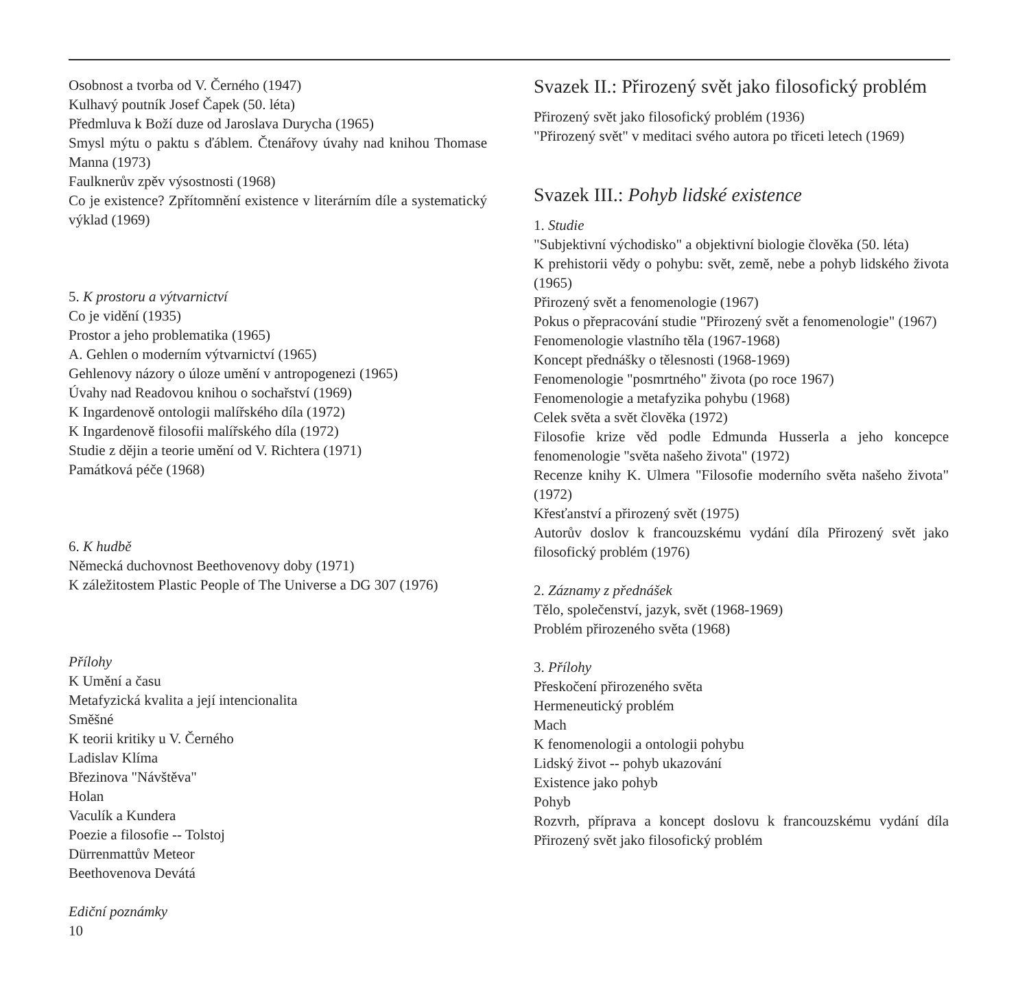Osobnost a tvorba od V. Černého (1947)
Kulhavý poutník Josef Čapek (50. léta)
Předmluva k Boží duze od Jaroslava Durycha (1965)
Smysl mýtu o paktu s ďáblem. Čtenářovy úvahy nad knihou Thomase Manna (1973)
Faulknerův zpěv výsostnosti (1968)
Co je existence? Zpřítomnění existence v literárním díle a systematický výklad (1969)
5. K prostoru a výtvarnictví
Co je vidění (1935)
Prostor a jeho problematika (1965)
A. Gehlen o moderním výtvarnictví (1965)
Gehlenovy názory o úloze umění v antropogenezi (1965)
Úvahy nad Readovou knihou o sochařství (1969)
K Ingardenově ontologii malířského díla (1972)
K Ingardenově filosofii malířského díla (1972)
Studie z dějin a teorie umění od V. Richtera (1971)
Památková péče (1968)
6. K hudbě
Německá duchovnost Beethovenovy doby (1971)
K záležitostem Plastic People of The Universe a DG 307 (1976)
Přílohy
K Umění a času
Metafyzická kvalita a její intencionalita
Směšné
K teorii kritiky u V. Černého
Ladislav Klíma
Březinova "Návštěva"
Holan
Vaculík a Kundera
Poezie a filosofie -- Tolstoj
Dürrenmattův Meteor
Beethovenova Devátá
Ediční poznámky
10
Svazek II.: Přirozený svět jako filosofický problém
Přirozený svět jako filosofický problém (1936)
"Přirozený svět" v meditaci svého autora po třiceti letech (1969)
Svazek III.: Pohyb lidské existence
1. Studie
"Subjektivní východisko" a objektivní biologie člověka (50. léta)
K prehistorii vědy o pohybu: svět, země, nebe a pohyb lidského života (1965)
Přirozený svět a fenomenologie (1967)
Pokus o přepracování studie "Přirozený svět a fenomenologie" (1967)
Fenomenologie vlastního těla (1967-1968)
Koncept přednášky o tělesnosti (1968-1969)
Fenomenologie "posmrtného" života (po roce 1967)
Fenomenologie a metafyzika pohybu (1968)
Celek světa a svět člověka (1972)
Filosofie krize věd podle Edmunda Husserla a jeho koncepce fenomenologie "světa našeho života" (1972)
Recenze knihy K. Ulmera "Filosofie moderního světa našeho života" (1972)
Křesťanství a přirozený svět (1975)
Autorův doslov k francouzskému vydání díla Přirozený svět jako filosofický problém (1976)
2. Záznamy z přednášek
Tělo, společenství, jazyk, svět (1968-1969)
Problém přirozeného světa (1968)
3. Přílohy
Přeskočení přirozeného světa
Hermeneutický problém
Mach
K fenomenologii a ontologii pohybu
Lidský život -- pohyb ukazování
Existence jako pohyb
Pohyb
Rozvrh, příprava a koncept doslovu k francouzskému vydání díla Přirozený svět jako filosofický problém